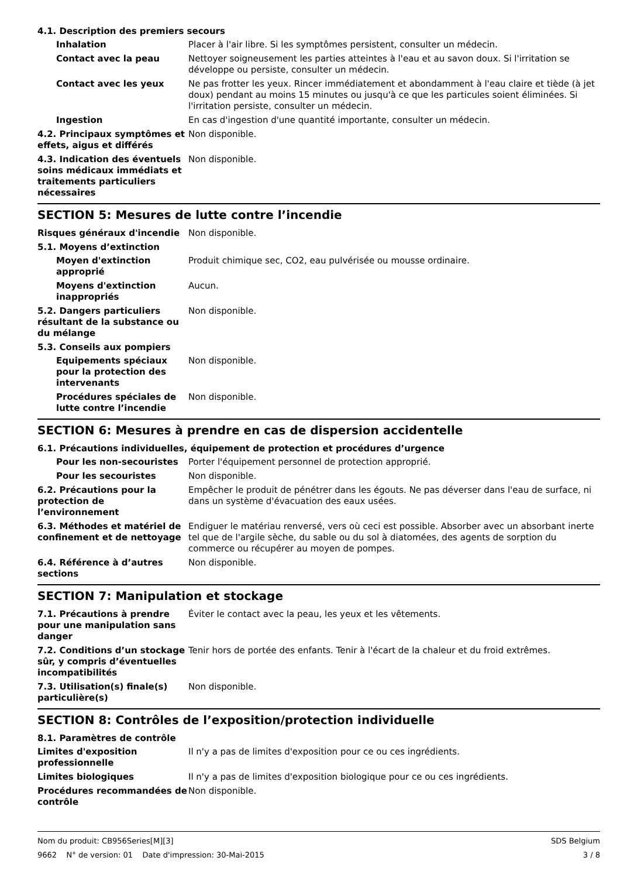4.1. Description des premiers secours
Inhalation Placer à l'air libre. Si les symptômes persistent, consulter un médecin.
Contact avec la peau Nettoyer soigneusement les parties atteintes à l'eau et au savon doux. Si l'irritation se développe ou persiste, consulter un médecin.
Contact avec les yeux Ne pas frotter les yeux. Rincer immédiatement et abondamment à l'eau claire et tiède (à jet doux) pendant au moins 15 minutes ou jusqu'à ce que les particules soient éliminées. Si l'irritation persiste, consulter un médecin.
Ingestion En cas d'ingestion d'une quantité importante, consulter un médecin.
4.2. Principaux symptômes et effets, aigus et différés
Non disponible.
4.3. Indication des éventuels soins médicaux immédiats et traitements particuliers nécessaires
Non disponible.
SECTION 5: Mesures de lutte contre l’incendie
Risques généraux d'incendie Non disponible.
5.1. Moyens d’extinction
Moyen d'extinction approprié
Produit chimique sec, CO2, eau pulvérisée ou mousse ordinaire.
Moyens d'extinction inappropriés
Aucun.
5.2. Dangers particuliers résultant de la substance ou du mélange
Non disponible.
5.3. Conseils aux pompiers
Equipements spéciaux pour la protection des intervenants
Non disponible.
Procédures spéciales de lutte contre l’incendie
Non disponible.
SECTION 6: Mesures à prendre en cas de dispersion accidentelle
6.1. Précautions individuelles, équipement de protection et procédures d’urgence
Pour les non-secouristes Porter l'équipement personnel de protection approprié.
Pour les secouristes Non disponible.
6.2. Précautions pour la protection de l’environnement
Empêcher le produit de pénétrer dans les égouts. Ne pas déverser dans l'eau de surface, ni dans un système d'évacuation des eaux usées.
6.3. Méthodes et matériel de confinement et de nettoyage
Endiguer le matériau renversé, vers où ceci est possible. Absorber avec un absorbant inerte tel que de l'argile sèche, du sable ou du sol à diatomées, des agents de sorption du commerce ou récupérer au moyen de pompes.
6.4. Référence à d’autres sections
Non disponible.
SECTION 7: Manipulation et stockage
7.1. Précautions à prendre pour une manipulation sans danger
Éviter le contact avec la peau, les yeux et les vêtements.
7.2. Conditions d’un stockage sûr, y compris d’éventuelles incompatibilités
Tenir hors de portée des enfants. Tenir à l'écart de la chaleur et du froid extrêmes.
7.3. Utilisation(s) finale(s) particulière(s)
Non disponible.
SECTION 8: Contrôles de l’exposition/protection individuelle
8.1. Paramètres de contrôle
Limites d'exposition professionnelle
Il n'y a pas de limites d'exposition pour ce ou ces ingrédients.
Limites biologiques Il n'y a pas de limites d'exposition biologique pour ce ou ces ingrédients.
Procédures recommandées de contrôle
Non disponible.
Nom du produit: CB956Series[M][3] SDS Belgium
9662 N° de version: 01 Date d'impression: 30-Mai-2015 3 / 8